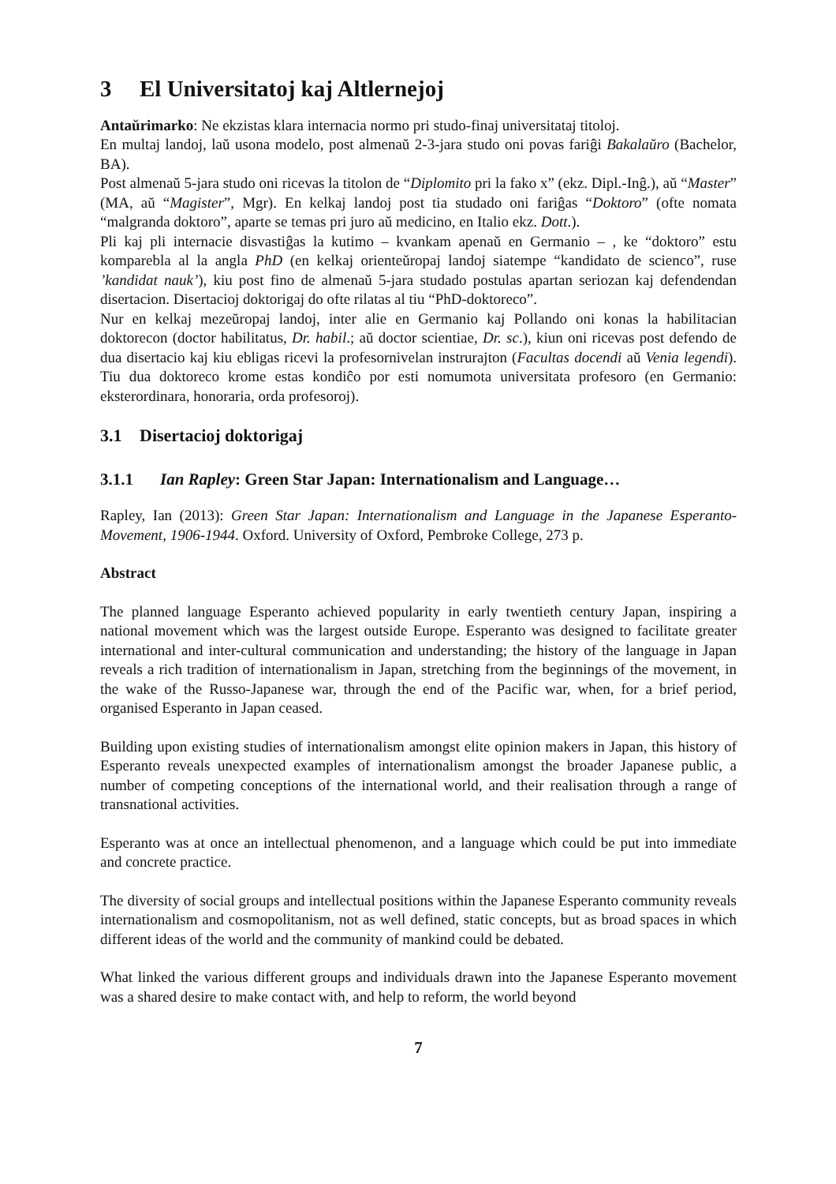3 El Universitatoj kaj Altlernejoj
Antaŭrimarko: Ne ekzistas klara internacia normo pri studo-finaj universitataj titoloj.
En multaj landoj, laŭ usona modelo, post almenaŭ 2-3-jara studo oni povas fariĝi Bakalaŭro (Bachelor, BA).
Post almenaŭ 5-jara studo oni ricevas la titolon de “Diplomito pri la fako x” (ekz. Dipl.-Inĝ.), aŭ “Master” (MA, aŭ “Magister”, Mgr). En kelkaj landoj post tia studado oni fariĝas “Doktoro” (ofte nomata “malgranda doktoro”, aparte se temas pri juro aŭ medicino, en Italio ekz. Dott.).
Pli kaj pli internacie disvastiĝas la kutimo – kvankam apenaŭ en Germanio – , ke “doktoro” estu komparebla al la angla PhD (en kelkaj orienteŭropaj landoj siatempe “kandidato de scienco”, ruse ’kandidat nauk’), kiu post fino de almenaŭ 5-jara studado postulas apartan seriozan kaj defendendan disertacion. Disertacioj doktorigaj do ofte rilatas al tiu “PhD-doktoreco”.
Nur en kelkaj mezeŭropaj landoj, inter alie en Germanio kaj Pollando oni konas la habilitacian doktorecon (doctor habilitatus, Dr. habil.; aŭ doctor scientiae, Dr. sc.), kiun oni ricevas post defendo de dua disertacio kaj kiu ebligas ricevi la profesornivelan instrurajton (Facultas docendi aŭ Venia legendi). Tiu dua doktoreco krome estas kondiĉo por esti nomumota universitata profesoro (en Germanio: eksterordinara, honoraria, orda profesoroj).
3.1 Disertacioj doktorigaj
3.1.1 Ian Rapley: Green Star Japan: Internationalism and Language…
Rapley, Ian (2013): Green Star Japan: Internationalism and Language in the Japanese Esperanto-Movement, 1906-1944. Oxford. University of Oxford, Pembroke College, 273 p.
Abstract
The planned language Esperanto achieved popularity in early twentieth century Japan, inspiring a national movement which was the largest outside Europe. Esperanto was designed to facilitate greater international and inter-cultural communication and understanding; the history of the language in Japan reveals a rich tradition of internationalism in Japan, stretching from the beginnings of the movement, in the wake of the Russo-Japanese war, through the end of the Pacific war, when, for a brief period, organised Esperanto in Japan ceased.
Building upon existing studies of internationalism amongst elite opinion makers in Japan, this history of Esperanto reveals unexpected examples of internationalism amongst the broader Japanese public, a number of competing conceptions of the international world, and their realisation through a range of transnational activities.
Esperanto was at once an intellectual phenomenon, and a language which could be put into immediate and concrete practice.
The diversity of social groups and intellectual positions within the Japanese Esperanto community reveals internationalism and cosmopolitanism, not as well defined, static concepts, but as broad spaces in which different ideas of the world and the community of mankind could be debated.
What linked the various different groups and individuals drawn into the Japanese Esperanto movement was a shared desire to make contact with, and help to reform, the world beyond
7